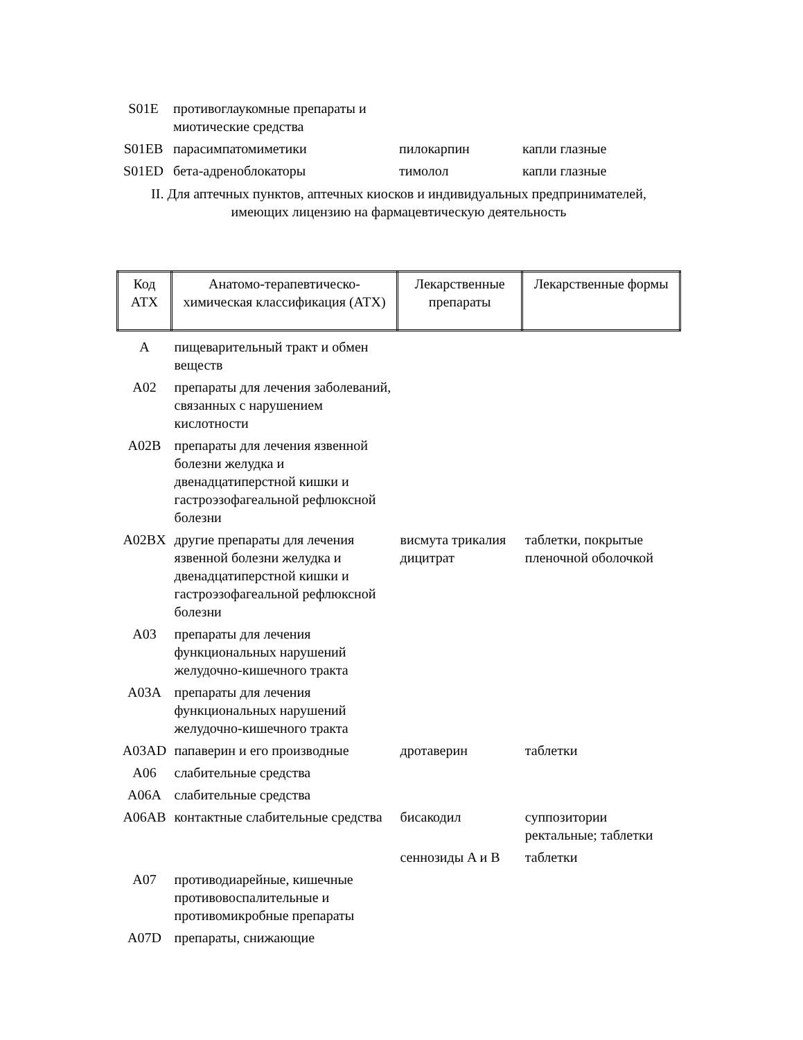| S01E | противоглаукомные препараты и миотические средства | | |
| S01EB | парасимпатомиметики | пилокарпин | капли глазные |
| S01ED | бета-адреноблокаторы | тимолол | капли глазные |
II. Для аптечных пунктов, аптечных киосков и индивидуальных предпринимателей,
имеющих лицензию на фармацевтическую деятельность
| Код АТХ | Анатомо-терапевтическо-химическая классификация (АТХ) | Лекарственные препараты | Лекарственные формы |
| --- | --- | --- | --- |
| A | пищеварительный тракт и обмен веществ | | |
| A02 | препараты для лечения заболеваний, связанных с нарушением кислотности | | |
| A02B | препараты для лечения язвенной болезни желудка и двенадцатиперстной кишки и гастроэзофагеальной рефлюксной болезни | | |
| A02BX | другие препараты для лечения язвенной болезни желудка и двенадцатиперстной кишки и гастроэзофагеальной рефлюксной болезни | висмута трикалия дицитрат | таблетки, покрытые пленочной оболочкой |
| A03 | препараты для лечения функциональных нарушений желудочно-кишечного тракта | | |
| A03A | препараты для лечения функциональных нарушений желудочно-кишечного тракта | | |
| A03AD | папаверин и его производные | дротаверин | таблетки |
| A06 | слабительные средства | | |
| A06A | слабительные средства | | |
| A06AB | контактные слабительные средства | бисакодил | суппозитории ректальные; таблетки |
| | | сеннозиды A и B | таблетки |
| A07 | противодиарейные, кишечные противовоспалительные и противомикробные препараты | | |
| A07D | препараты, снижающие | | |